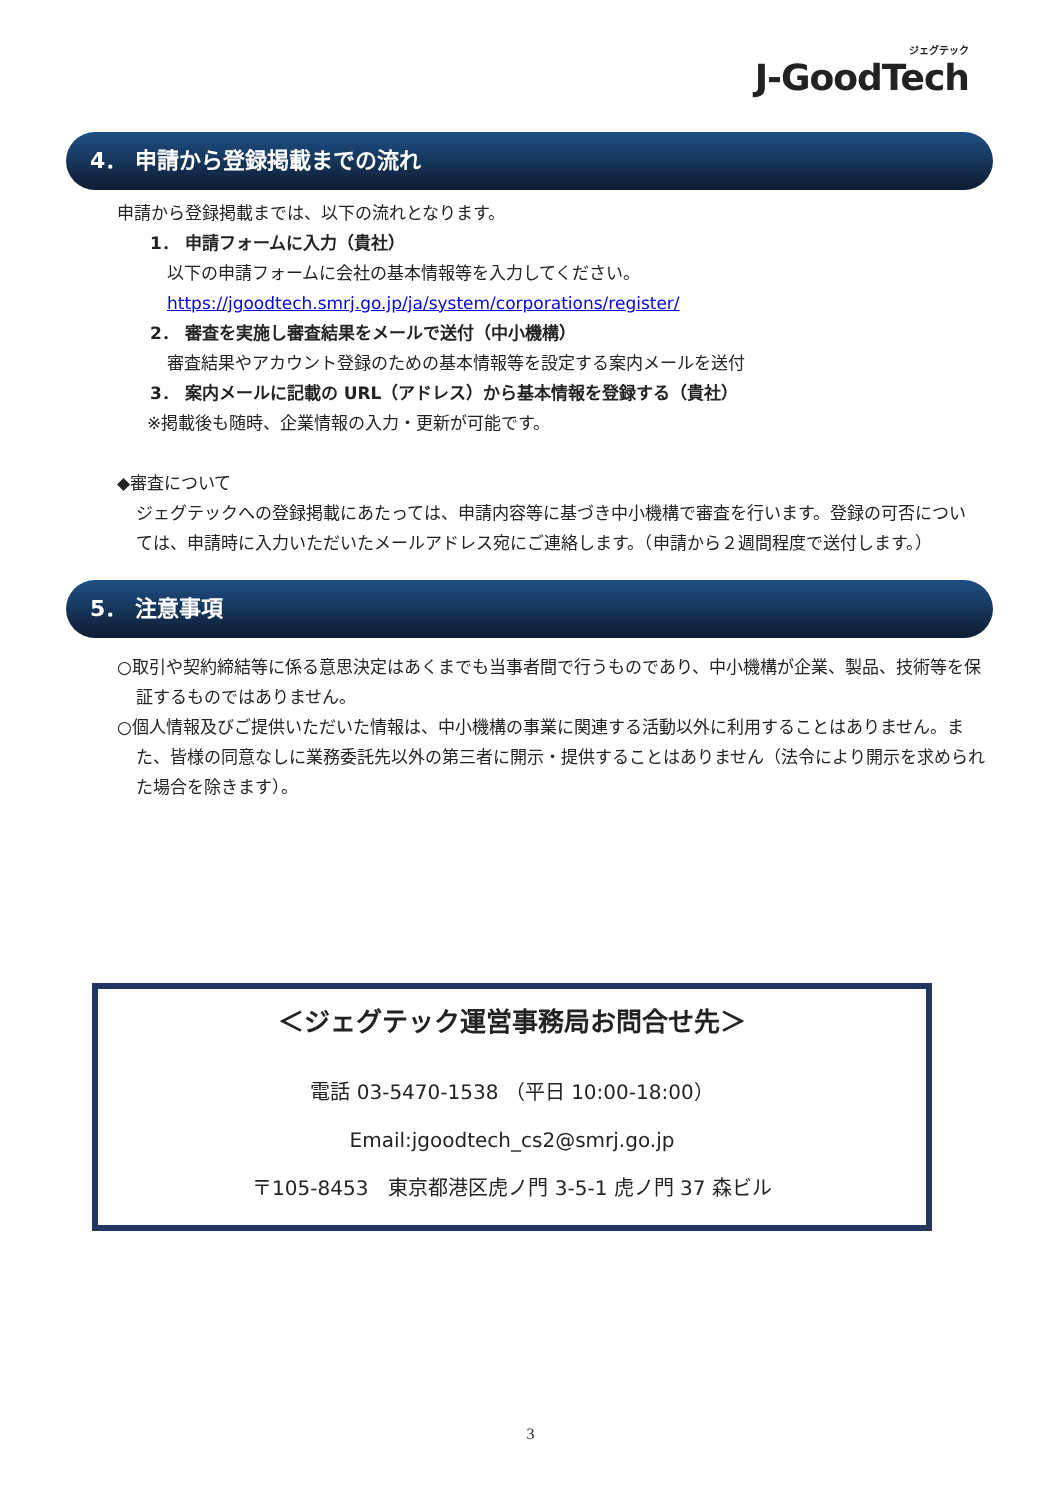ジェグテック
J-GoodTech
4． 申請から登録掲載までの流れ
申請から登録掲載までは、以下の流れとなります。
1． 申請フォームに入力（貴社）
以下の申請フォームに会社の基本情報等を入力してください。
https://jgoodtech.smrj.go.jp/ja/system/corporations/register/
2． 審査を実施し審査結果をメールで送付（中小機構）
審査結果やアカウント登録のための基本情報等を設定する案内メールを送付
3． 案内メールに記載の URL（アドレス）から基本情報を登録する（貴社）
※掲載後も随時、企業情報の入力・更新が可能です。
◆審査について
ジェグテックへの登録掲載にあたっては、申請内容等に基づき中小機構で審査を行います。登録の可否については、申請時に入力いただいたメールアドレス宛にご連絡します。（申請から２週間程度で送付します。）
5． 注意事項
○取引や契約締結等に係る意思決定はあくまでも当事者間で行うものであり、中小機構が企業、製品、技術等を保証するものではありません。
○個人情報及びご提供いただいた情報は、中小機構の事業に関連する活動以外に利用することはありません。また、皆様の同意なしに業務委託先以外の第三者に開示・提供することはありません（法令により開示を求められた場合を除きます）。
＜ジェグテック運営事務局お問合せ先＞
電話 03-5470-1538 （平日 10:00-18:00）
Email:jgoodtech_cs2@smrj.go.jp
〒105-8453　東京都港区虎ノ門 3-5-1 虎ノ門 37 森ビル
3